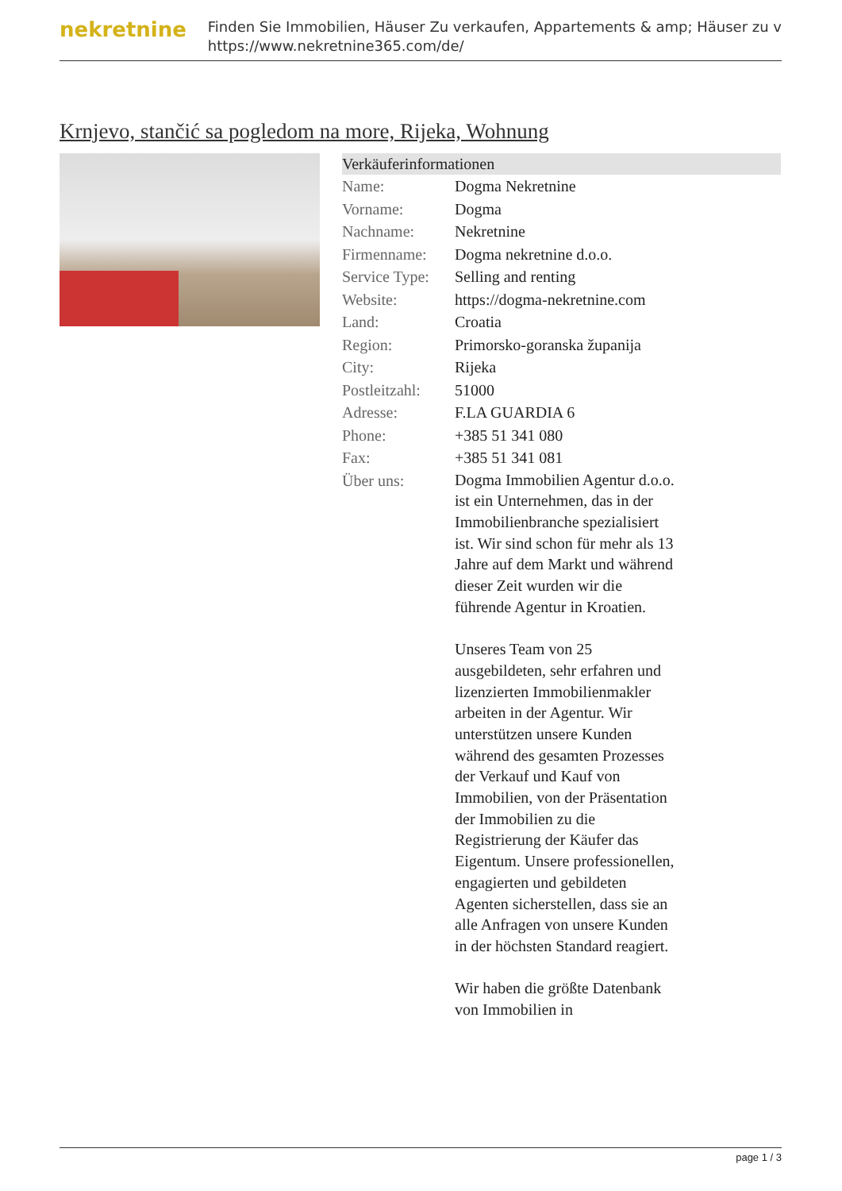nekretnine
Finden Sie Immobilien, Häuser Zu verkaufen, Appartements & amp; Häuser zu v
https://www.nekretnine365.com/de/
Krnjevo, stančić sa pogledom na more, Rijeka, Wohnung
Verkäuferinformationen
| Name: | Dogma Nekretnine |
| Vorname: | Dogma |
| Nachname: | Nekretnine |
| Firmenname: | Dogma nekretnine d.o.o. |
| Service Type: | Selling and renting |
| Website: | https://dogma-nekretnine.com |
| Land: | Croatia |
| Region: | Primorsko-goranska županija |
| City: | Rijeka |
| Postleitzahl: | 51000 |
| Adresse: | F.LA GUARDIA 6 |
| Phone: | +385 51 341 080 |
| Fax: | +385 51 341 081 |
| Über uns: | Dogma Immobilien Agentur d.o.o. ist ein Unternehmen, das in der Immobilienbranche spezialisiert ist. Wir sind schon für mehr als 13 Jahre auf dem Markt und während dieser Zeit wurden wir die führende Agentur in Kroatien. Unseres Team von 25 ausgebildeten, sehr erfahren und lizenzierten Immobilienmakler arbeiten in der Agentur. Wir unterstützen unsere Kunden während des gesamten Prozesses der Verkauf und Kauf von Immobilien, von der Präsentation der Immobilien zu die Registrierung der Käufer das Eigentum. Unsere professionellen, engagierten und gebildeten Agenten sicherstellen, dass sie an alle Anfragen von unsere Kunden in der höchsten Standard reagiert. Wir haben die größte Datenbank von Immobilien in |
page 1 / 3